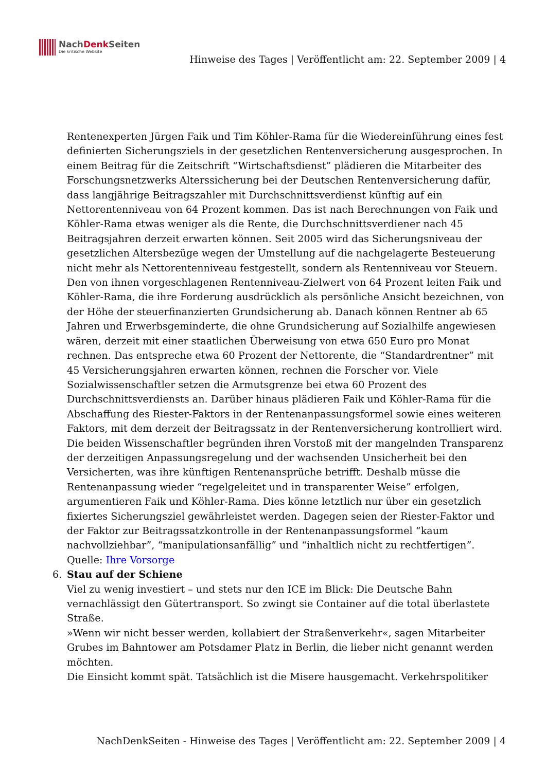NachDenk Seiten
Die kritische Website
Hinweise des Tages | Veröffentlicht am: 22. September 2009 | 4
Rentenexperten Jürgen Faik und Tim Köhler-Rama für die Wiedereinführung eines fest definierten Sicherungsziels in der gesetzlichen Rentenversicherung ausgesprochen. In einem Beitrag für die Zeitschrift “Wirtschaftsdienst” plädieren die Mitarbeiter des Forschungsnetzwerks Alterssicherung bei der Deutschen Rentenversicherung dafür, dass langjährige Beitragszahler mit Durchschnittsverdienst künftig auf ein Nettorentenniveau von 64 Prozent kommen. Das ist nach Berechnungen von Faik und Köhler-Rama etwas weniger als die Rente, die Durchschnittsverdiener nach 45 Beitragsjahren derzeit erwarten können. Seit 2005 wird das Sicherungsniveau der gesetzlichen Altersbezüge wegen der Umstellung auf die nachgelagerte Besteuerung nicht mehr als Nettorentenniveau festgestellt, sondern als Rentenniveau vor Steuern. Den von ihnen vorgeschlagenen Rentenniveau-Zielwert von 64 Prozent leiten Faik und Köhler-Rama, die ihre Forderung ausdrücklich als persönliche Ansicht bezeichnen, von der Höhe der steuerfinanzierten Grundsicherung ab. Danach können Rentner ab 65 Jahren und Erwerbsgeminderte, die ohne Grundsicherung auf Sozialhilfe angewiesen wären, derzeit mit einer staatlichen Überweisung von etwa 650 Euro pro Monat rechnen. Das entspreche etwa 60 Prozent der Nettorente, die “Standardrentner” mit 45 Versicherungsjahren erwarten können, rechnen die Forscher vor. Viele Sozialwissenschaftler setzen die Armutsgrenze bei etwa 60 Prozent des Durchschnittsverdiensts an. Darüber hinaus plädieren Faik und Köhler-Rama für die Abschaffung des Riester-Faktors in der Rentenanpassungsformel sowie eines weiteren Faktors, mit dem derzeit der Beitragssatz in der Rentenversicherung kontrolliert wird. Die beiden Wissenschaftler begründen ihren Vorstoß mit der mangelnden Transparenz der derzeitigen Anpassungsregelung und der wachsenden Unsicherheit bei den Versicherten, was ihre künftigen Rentenansprüche betrifft. Deshalb müsse die Rentenanpassung wieder “regelgeleitet und in transparenter Weise” erfolgen, argumentieren Faik und Köhler-Rama. Dies könne letztlich nur über ein gesetzlich fixiertes Sicherungsziel gewährleistet werden. Dagegen seien der Riester-Faktor und der Faktor zur Beitragssatzkontrolle in der Rentenanpassungsformel “kaum nachvollziehbar”, “manipulationsanfällig” und “inhaltlich nicht zu rechtfertigen”.
Quelle: Ihre Vorsorge
6. Stau auf der Schiene
Viel zu wenig investiert – und stets nur den ICE im Blick: Die Deutsche Bahn vernachlässigt den Gütertransport. So zwingt sie Container auf die total überlastete Straße.
»Wenn wir nicht besser werden, kollabiert der Straßenverkehr«, sagen Mitarbeiter Grubes im Bahntower am Potsdamer Platz in Berlin, die lieber nicht genannt werden möchten.
Die Einsicht kommt spät. Tatsächlich ist die Misere hausgemacht. Verkehrspolitiker
NachDenkSeiten - Hinweise des Tages | Veröffentlicht am: 22. September 2009 | 4